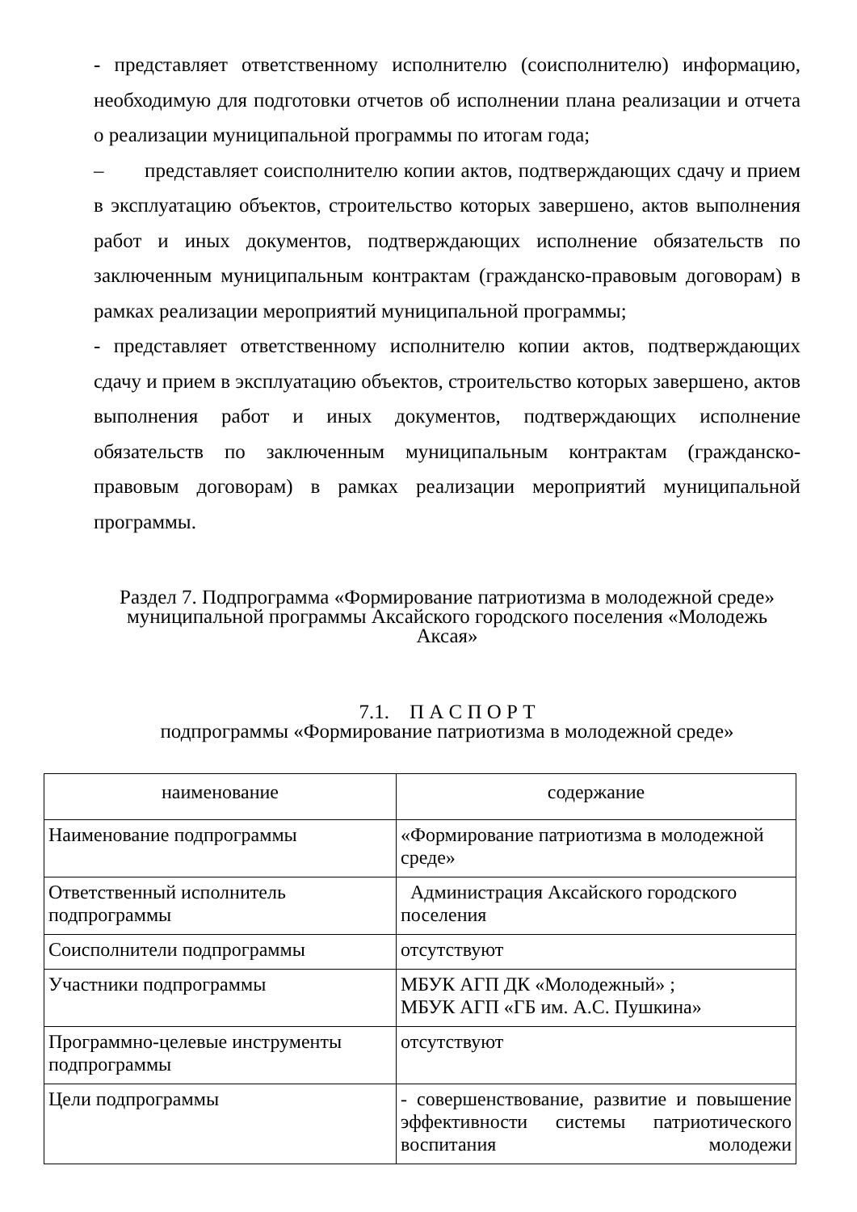- представляет ответственному исполнителю (соисполнителю) информацию, необходимую для подготовки отчетов об исполнении плана реализации и отчета о реализации муниципальной программы по итогам года;
– представляет соисполнителю копии актов, подтверждающих сдачу и прием в эксплуатацию объектов, строительство которых завершено, актов выполнения работ и иных документов, подтверждающих исполнение обязательств по заключенным муниципальным контрактам (гражданско-правовым договорам) в рамках реализации мероприятий муниципальной программы;
- представляет ответственному исполнителю копии актов, подтверждающих сдачу и прием в эксплуатацию объектов, строительство которых завершено, актов выполнения работ и иных документов, подтверждающих исполнение обязательств по заключенным муниципальным контрактам (гражданско-правовым договорам) в рамках реализации мероприятий муниципальной программы.
Раздел 7. Подпрограмма «Формирование патриотизма в молодежной среде»
муниципальной программы Аксайского городского поселения «Молодежь Аксая»
7.1. П А С П О Р Т
подпрограммы «Формирование патриотизма в молодежной среде»
| наименование | содержание |
| Наименование подпрограммы | «Формирование патриотизма в молодежной среде» |
| Ответственный исполнитель подпрограммы | Администрация Аксайского городского поселения |
| Соисполнители подпрограммы | отсутствуют |
| Участники подпрограммы | МБУК АГП ДК «Молодежный» ; МБУК АГП «ГБ им. А.С. Пушкина» |
| Программно-целевые инструменты подпрограммы | отсутствуют |
| Цели подпрограммы | - совершенствование, развитие и повышение эффективности системы патриотического воспитания молодежи |